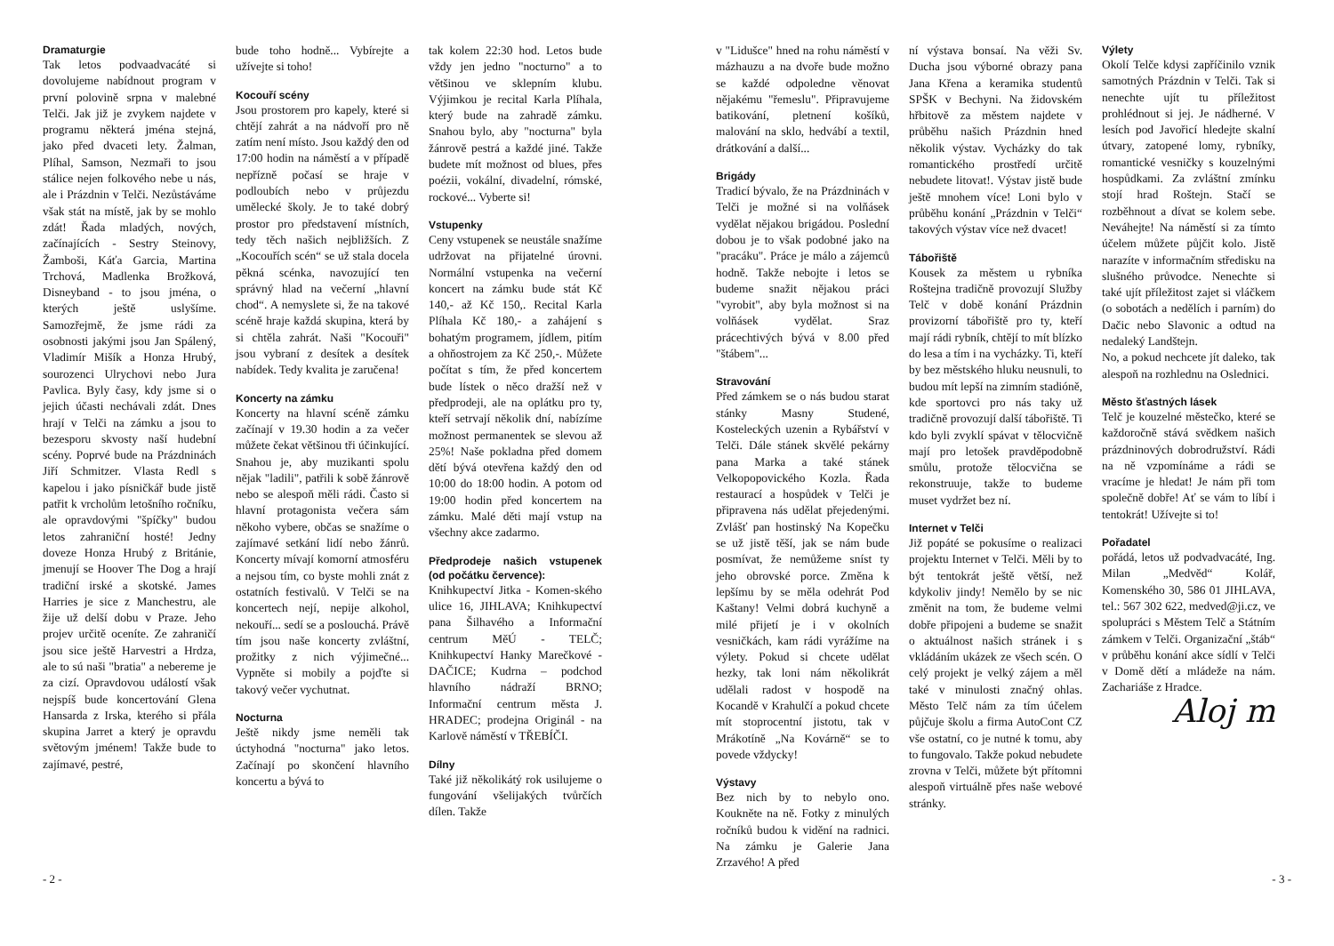Dramaturgie
Tak letos podvaadvacáté si dovolujeme nabídnout program v první polovině srpna v malebné Telči. Jak již je zvykem najdete v programu některá jména stejná, jako před dvaceti lety. Žalman, Plíhal, Samson, Nezmaři to jsou stálice nejen folkového nebe u nás, ale i Prázdnin v Telči. Nezůstáváme však stát na místě, jak by se mohlo zdát! Řada mladých, nových, začínajících - Sestry Steinovy, Žamboši, Káťa Garcia, Martina Trchová, Madlenka Brožková, Disneyband - to jsou jména, o kterých ještě uslyšíme. Samozřejmě, že jsme rádi za osobnosti jakými jsou Jan Spálený, Vladimír Mišík a Honza Hrubý, sourozenci Ulrychovi nebo Jura Pavlica. Byly časy, kdy jsme si o jejich účasti nechávali zdát. Dnes hrají v Telči na zámku a jsou to bezesporu skvosty naší hudební scény. Poprvé bude na Prázdninách Jiří Schmitzer. Vlasta Redl s kapelou i jako písničkář bude jistě patřit k vrcholům letošního ročníku, ale opravdovými "špíčky" budou letos zahraniční hosté! Jedny doveze Honza Hrubý z Británie, jmenují se Hoover The Dog a hrají tradiční irské a skotské. James Harries je sice z Manchestru, ale žije už delší dobu v Praze. Jeho projev určitě oceníte. Ze zahraničí jsou sice ještě Harvestri a Hrdza, ale to sú naši "bratia" a nebereme je za cizí. Opravdovou událostí však nejspíš bude koncertování Glena Hansarda z Irska, kterého si přála skupina Jarret a který je opravdu světovým jménem! Takže bude to zajímavé, pestré,
bude toho hodně... Vybírejte a užívejte si toho!
Kocouří scény
Jsou prostorem pro kapely, které si chtějí zahrát a na nádvoří pro ně zatím není místo. Jsou každý den od 17:00 hodin na náměstí a v případě nepřízně počasí se hraje v podloubích nebo v průjezdu umělecké školy. Je to také dobrý prostor pro představení místních, tedy těch našich nejbližších. Z „Kocouřích scén“ se už stala docela pěkná scénka, navozující ten správný hlad na večerní „hlavní chod“. A nemyslete si, že na takové scéně hraje každá skupina, která by si chtěla zahrát. Naši "Kocouři" jsou vybraní z desítek a desítek nabídek. Tedy kvalita je zaručena!
Koncerty na zámku
Koncerty na hlavní scéně zámku začínají v 19.30 hodin a za večer můžete čekat většinou tři účinkující. Snahou je, aby muzikanti spolu nějak "ladili", patřili k sobě žánrově nebo se alespoň měli rádi. Často si hlavní protagonista večera sám někoho vybere, občas se snažíme o zajímavé setkání lidí nebo žánrů. Koncerty mívají komorní atmosféru a nejsou tím, co byste mohli znát z ostatních festivalů. V Telči se na koncertech nejí, nepije alkohol, nekouří... sedí se a poslouchá. Právě tím jsou naše koncerty zvláštní, prožitky z nich výjimečné... Vypněte si mobily a pojďte si takový večer vychutnat.
Nocturna
Ještě nikdy jsme neměli tak úctyhodná "nocturna" jako letos. Začínají po skončení hlavního koncertu a bývá to
tak kolem 22:30 hod. Letos bude vždy jen jedno "nocturno" a to většinou ve sklepním klubu. Výjimkou je recital Karla Plíhala, který bude na zahradě zámku. Snahou bylo, aby "nocturna" byla žánrově pestrá a každé jiné. Takže budete mít možnost od blues, přes poézii, vokální, divadelní, rómské, rockové... Vyberte si!
Vstupenky
Ceny vstupenek se neustále snažíme udržovat na přijatelné úrovni. Normální vstupenka na večerní koncert na zámku bude stát Kč 140,- až Kč 150,. Recital Karla Plíhala Kč 180,- a zahájení s bohatým programem, jídlem, pitím a ohňostrojem za Kč 250,-. Můžete počítat s tím, že před koncertem bude lístek o něco dražší než v předprodeji, ale na oplátku pro ty, kteří setrvají několik dní, nabízíme možnost permanentek se slevou až 25%! Naše pokladna před domem dětí bývá otevřena každý den od 10:00 do 18:00 hodin. A potom od 19:00 hodin před koncertem na zámku. Malé děti mají vstup na všechny akce zadarmo.
Předprodeje našich vstupenek (od počátku července):
Knihkupectví Jitka - Komen-ského ulice 16, JIHLAVA; Knihkupectví pana Šilhavého a Informační centrum MěÚ - TELČ; Knihkupectví Hanky Marečkové - DAČICE; Kudrna – podchod hlavního nádraží BRNO; Informační centrum města J. HRADEC; prodejna Originál - na Karlově náměstí v TŘEBÍČI.
Dílny
Také již několikátý rok usilujeme o fungování všelijakých tvůrčích dílen. Takže
v "Lidušce" hned na rohu náměstí v mázhauzu a na dvoře bude možno se každé odpoledne věnovat nějakému "řemeslu". Připravujeme batikování, pletnení košíků, malování na sklo, hedvábí a textil, drátkování a další...
Brigády
Tradicí bývalo, že na Prázdninách v Telči je možné si na volňásek vydělat nějakou brigádou. Poslední dobou je to však podobné jako na "pracáku". Práce je málo a zájemců hodně. Takže nebojte i letos se budeme snažit nějakou práci "vyrobit", aby byla možnost si na volňásek vydělat. Sraz prácechtivých bývá v 8.00 před "štábem"...
Stravování
Před zámkem se o nás budou starat stánky Masny Studené, Kosteleckých uzenin a Rybářství v Telči. Dále stánek skvělé pekárny pana Marka a také stánek Velkopopovického Kozla. Řada restaurací a hospůdek v Telči je připravena nás udělat přejedenými. Zvlášť pan hostinský Na Kopečku se už jistě těší, jak se nám bude posmívat, že nemůžeme sníst ty jeho obrovské porce. Změna k lepšímu by se měla odehrát Pod Kaštany! Velmi dobrá kuchyně a milé přijetí je i v okolních vesničkách, kam rádi vyrážíme na výlety. Pokud si chcete udělat hezky, tak loni nám několikrát udělali radost v hospodě na Kocandě v Krahulčí a pokud chcete mít stoprocentní jistotu, tak v Mrákotíně „Na Kovárně“ se to povede vždycky!
Výstavy
Bez nich by to nebylo ono. Koukněte na ně. Fotky z minulých ročníků budou k vidění na radnici. Na zámku je Galerie Jana Zrzavého! A před
ní výstava bonsaí. Na věži Sv. Ducha jsou výborné obrazy pana Jana Křena a keramika studentů SPŠK v Bechyni. Na židovském hřbitově za městem najdete v průběhu našich Prázdnin hned několik výstav. Vycházky do tak romantického prostředí určitě nebudete litovat!. Výstav jistě bude ještě mnohem více! Loni bylo v průběhu konání „Prázdnin v Telči“ takových výstav více než dvacet!
Tábořiště
Kousek za městem u rybníka Roštejna tradičně provozují Služby Telč v době konání Prázdnin provizorní tábořiště pro ty, kteří mají rádi rybník, chtějí to mít blízko do lesa a tím i na vycházky. Ti, kteří by bez městského hluku neusnuli, to budou mít lepší na zimním stadióně, kde sportovci pro nás taky už tradičně provozují další tábořiště. Ti kdo byli zvyklí spávat v tělocvičně mají pro letošek pravděpodobně smůlu, protože tělocvična se rekonstruuje, takže to budeme muset vydržet bez ní.
Internet v Telči
Již popáté se pokusíme o realizaci projektu Internet v Telči. Měli by to být tentokrát ještě větší, než kdykoliv jindy! Nemělo by se nic změnit na tom, že budeme velmi dobře připojeni a budeme se snažit o aktuálnost našich stránek i s vkládáním ukázek ze všech scén. O celý projekt je velký zájem a měl také v minulosti značný ohlas. Město Telč nám za tím účelem půjčuje školu a firma AutoCont CZ vše ostatní, co je nutné k tomu, aby to fungovalo. Takže pokud nebudete zrovna v Telči, můžete být přítomni alespoň virtuálně přes naše webové stránky.
Výlety
Okolí Telče kdysi zapříčinilo vznik samotných Prázdnin v Telči. Tak si nenechte ujít tu příležitost prohlédnout si jej. Je nádherné. V lesích pod Javořicí hledejte skalní útvary, zatopené lomy, rybníky, romantické vesničky s kouzelnými hospůdkami. Za zvláštní zmínku stojí hrad Roštejn. Stačí se rozběhnout a dívat se kolem sebe. Neváhejte! Na náměstí si za tímto účelem můžete půjčit kolo. Jistě narazíte v informačním středisku na slušného průvodce. Nenechte si také ujít příležitost zajet si vláčkem (o sobotách a nedělích i parním) do Dačic nebo Slavonic a odtud na nedaleký Landštejn.
No, a pokud nechcete jít daleko, tak alespoň na rozhlednu na Oslednici.
Město šťastných lásek
Telč je kouzelné městečko, které se každoročně stává svědkem našich prázdninových dobrodružství. Rádi na ně vzpomínáme a rádi se vracíme je hledat! Je nám při tom společně dobře! Ať se vám to líbí i tentokrát! Užívejte si to!
Pořadatel
pořádá, letos už podvadvacáté, Ing. Milan „Medvěd“ Kolář, Komenského 30, 586 01 JIHLAVA, tel.: 567 302 622, medved@ji.cz, ve spolupráci s Městem Telč a Státním zámkem v Telči. Organizační „štáb“ v průběhu konání akce sídlí v Telči v Domě dětí a mládeže na nám. Zachariáše z Hradce.
Aloj m
- 2 - - 3 -